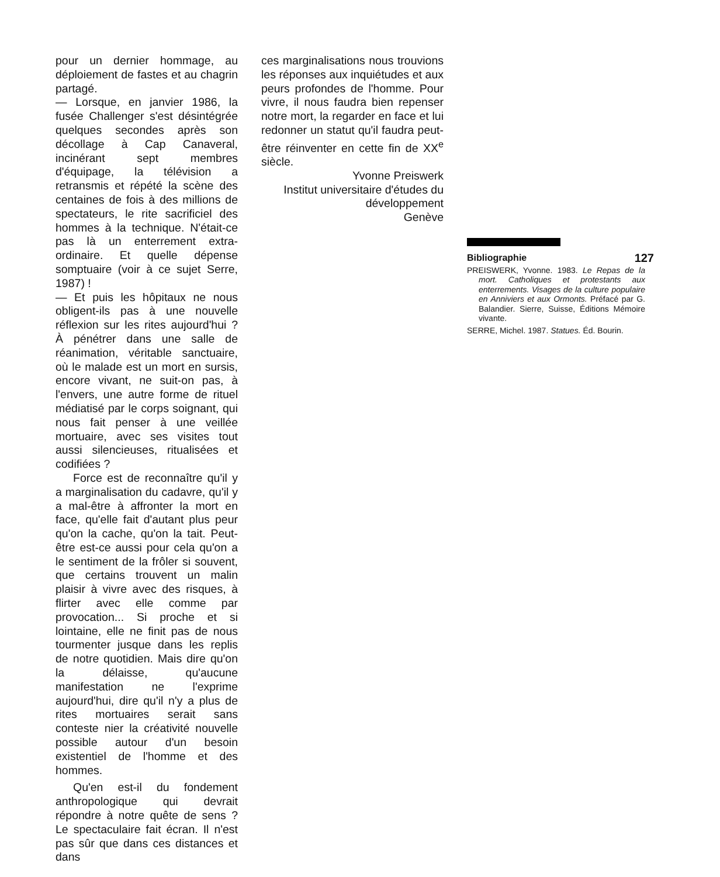pour un dernier hommage, au déploiement de fastes et au chagrin partagé.
— Lorsque, en janvier 1986, la fusée Challenger s'est désintégrée quelques secondes après son décollage à Cap Canaveral, incinérant sept membres d'équipage, la télévision a retransmis et répété la scène des centaines de fois à des millions de spectateurs, le rite sacrificiel des hommes à la technique. N'était-ce pas là un enterrement extra-ordinaire. Et quelle dépense somptuaire (voir à ce sujet Serre, 1987) !
— Et puis les hôpitaux ne nous obligent-ils pas à une nouvelle réflexion sur les rites aujourd'hui ? À pénétrer dans une salle de réanimation, véritable sanctuaire, où le malade est un mort en sursis, encore vivant, ne suit-on pas, à l'envers, une autre forme de rituel médiatisé par le corps soignant, qui nous fait penser à une veillée mortuaire, avec ses visites tout aussi silencieuses, ritualisées et codifiées ?
Force est de reconnaître qu'il y a marginalisation du cadavre, qu'il y a mal-être à affronter la mort en face, qu'elle fait d'autant plus peur qu'on la cache, qu'on la tait. Peut-être est-ce aussi pour cela qu'on a le sentiment de la frôler si souvent, que certains trouvent un malin plaisir à vivre avec des risques, à flirter avec elle comme par provocation... Si proche et si lointaine, elle ne finit pas de nous tourmenter jusque dans les replis de notre quotidien. Mais dire qu'on la délaisse, qu'aucune manifestation ne l'exprime aujourd'hui, dire qu'il n'y a plus de rites mortuaires serait sans conteste nier la créativité nouvelle possible autour d'un besoin existentiel de l'homme et des hommes.
Qu'en est-il du fondement anthropologique qui devrait répondre à notre quête de sens ? Le spectaculaire fait écran. Il n'est pas sûr que dans ces distances et dans
ces marginalisations nous trouvions les réponses aux inquiétudes et aux peurs profondes de l'homme. Pour vivre, il nous faudra bien repenser notre mort, la regarder en face et lui redonner un statut qu'il faudra peut-être réinventer en cette fin de XX<sup>e</sup> siècle.
Yvonne Preiswerk
Institut universitaire d'études du développement
Genève
Bibliographie 127
PREISWERK, Yvonne. 1983. Le Repas de la mort. Catholiques et protestants aux enterrements. Visages de la culture populaire en Anniviers et aux Ormonts. Préfacé par G. Balandier. Sierre, Suisse, Éditions Mémoire vivante.
SERRE, Michel. 1987. Statues. Éd. Bourin.